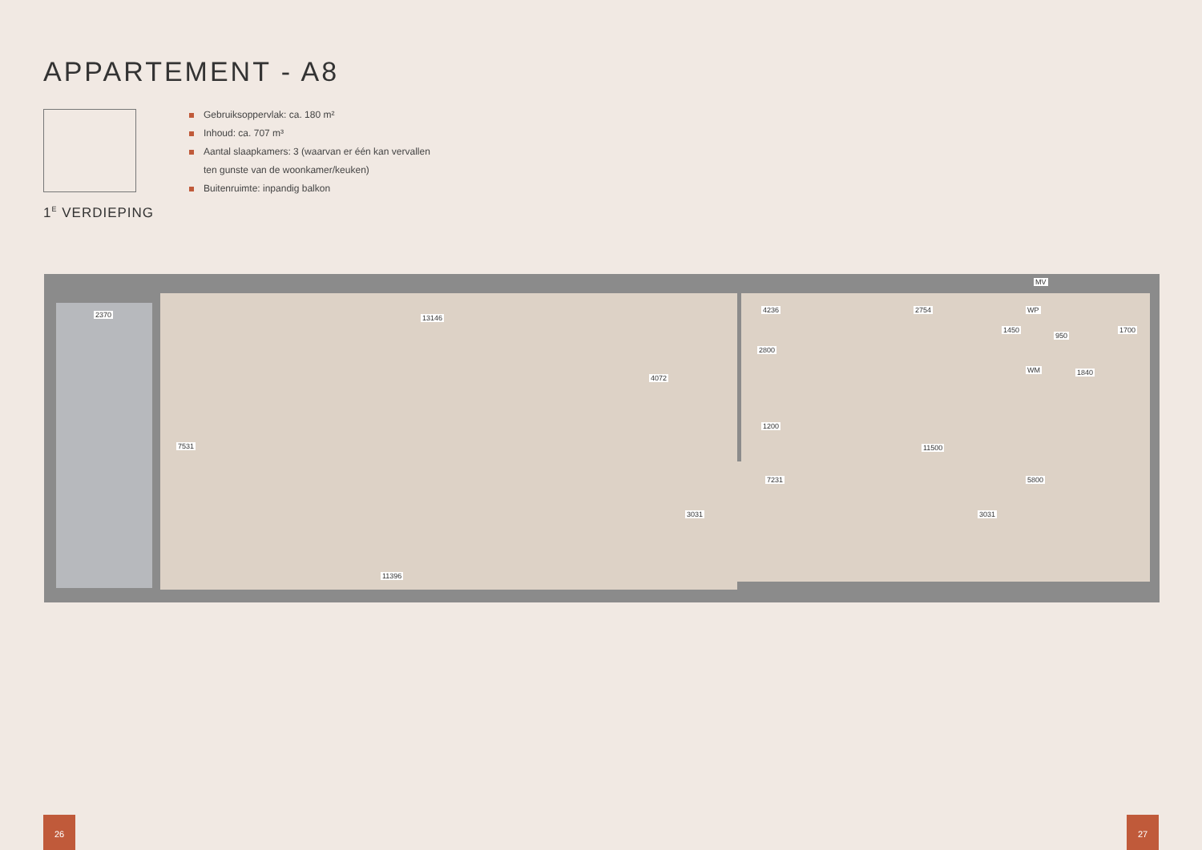APPARTEMENT - A8
1<sup>E</sup> VERDIEPING
Gebruiksoppervlak: ca. 180 m²
Inhoud: ca. 707 m³
Aantal slaapkamers: 3 (waarvan er één kan vervallen
ten gunste van de woonkamer/keuken)
Buitenruimte: inpandig balkon
2370 13146
7531
4072
2800
4236 2754
1450
950
1700
MV
WP
WM 1840
1200
11500
7231 5800
3031 3031
11396
26 27